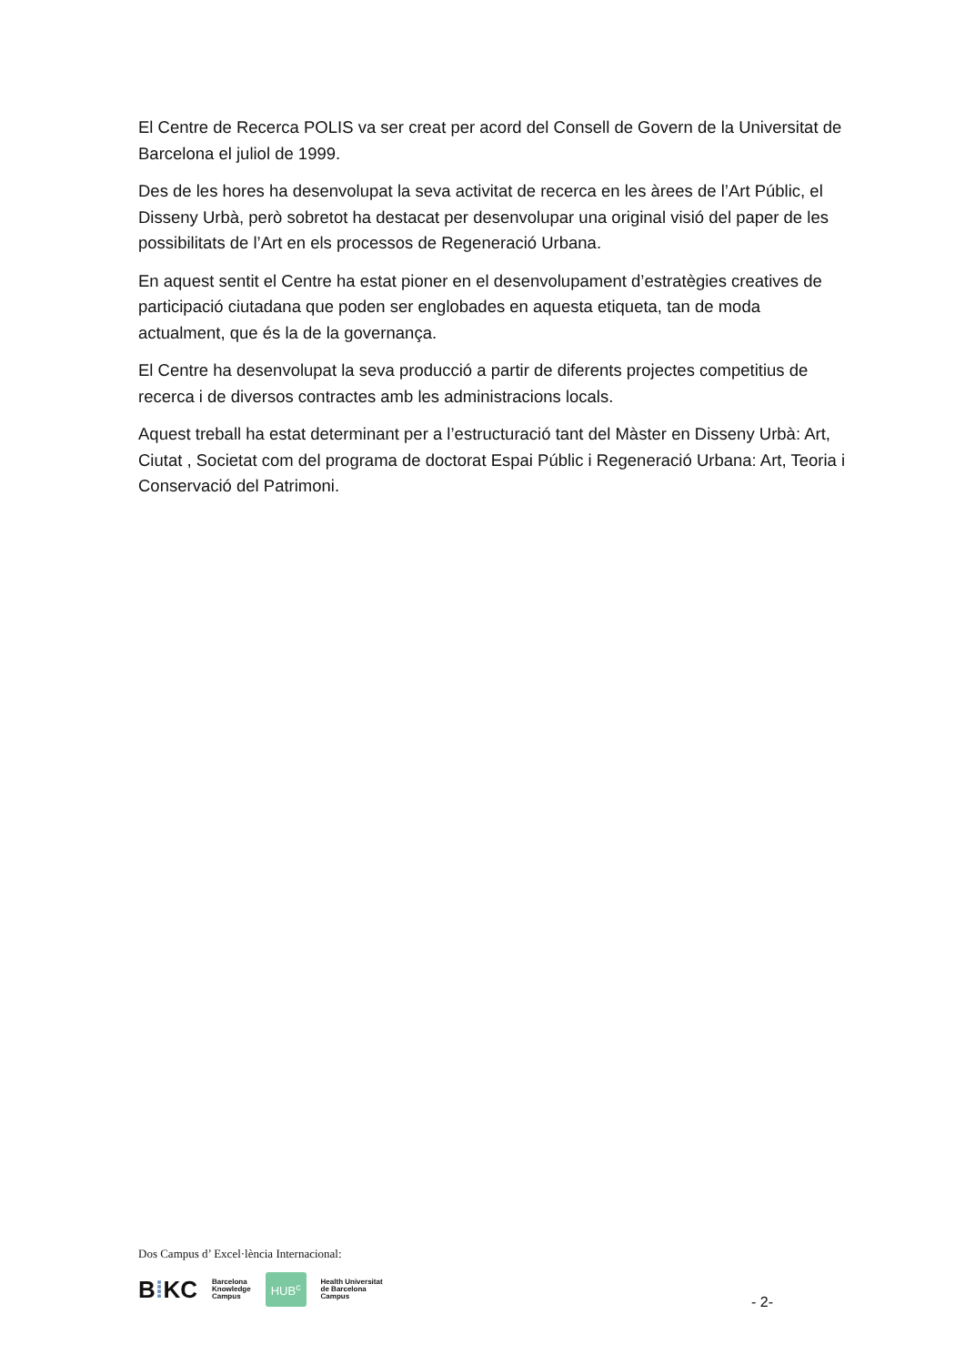El Centre de Recerca POLIS va ser creat per acord del Consell de Govern de la Universitat de Barcelona el juliol de 1999.
Des de les hores ha desenvolupat la seva activitat de recerca en les àrees de l’Art Públic, el Disseny Urbà, però sobretot ha destacat per desenvolupar una original visió del paper de les possibilitats de l’Art en els processos de Regeneració Urbana.
En aquest sentit el Centre ha estat pioner en el desenvolupament d’estratègies creatives de participació ciutadana que poden ser englobades en aquesta etiqueta, tan de moda actualment, que és la de la governança.
El Centre ha desenvolupat la seva producció a partir de diferents projectes competitius de recerca i de diversos contractes amb les administracions locals.
Aquest treball ha estat determinant per a l’estructuració tant del Màster en Disseny Urbà: Art, Ciutat , Societat com del programa de doctorat Espai Públic i Regeneració Urbana: Art, Teoria i Conservació del Patrimoni.
Dos Campus d’ Excel·lència Internacional:
B⁞KC Barcelona
Knowledge
Campus HUB<sup>c</sup> Health Universitat
de Barcelona
Campus
- 2-